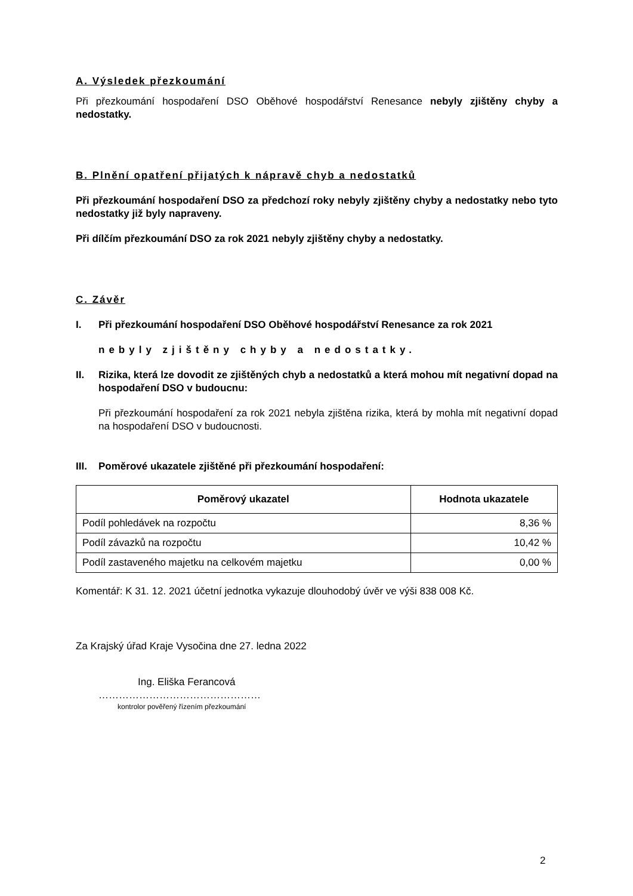A. Výsledek přezkoumání
Při přezkoumání hospodaření DSO Oběhové hospodářství Renesance nebyly zjištěny chyby a nedostatky.
B. Plnění opatření přijatých k nápravě chyb a nedostatků
Při přezkoumání hospodaření DSO za předchozí roky nebyly zjištěny chyby a nedostatky nebo tyto nedostatky již byly napraveny.
Při dílčím přezkoumání DSO za rok 2021 nebyly zjištěny chyby a nedostatky.
C. Závěr
I. Při přezkoumání hospodaření DSO Oběhové hospodářství Renesance za rok 2021
nebyly zjištěny chyby a nedostatky.
II. Rizika, která lze dovodit ze zjištěných chyb a nedostatků a která mohou mít negativní dopad na hospodaření DSO v budoucnu:
Při přezkoumání hospodaření za rok 2021 nebyla zjištěna rizika, která by mohla mít negativní dopad na hospodaření DSO v budoucnosti.
III. Poměrové ukazatele zjištěné při přezkoumání hospodaření:
| Poměrový ukazatel | Hodnota ukazatele |
| --- | --- |
| Podíl pohledávek na rozpočtu | 8,36 % |
| Podíl závazků na rozpočtu | 10,42 % |
| Podíl zastaveného majetku na celkovém majetku | 0,00 % |
Komentář: K 31. 12. 2021 účetní jednotka vykazuje dlouhodobý úvěr ve výši 838 008 Kč.
Za Krajský úřad Kraje Vysočina dne 27. ledna 2022
Ing. Eliška Ferancová
…………………………………………
kontrolor pověřený řízením přezkoumání
2